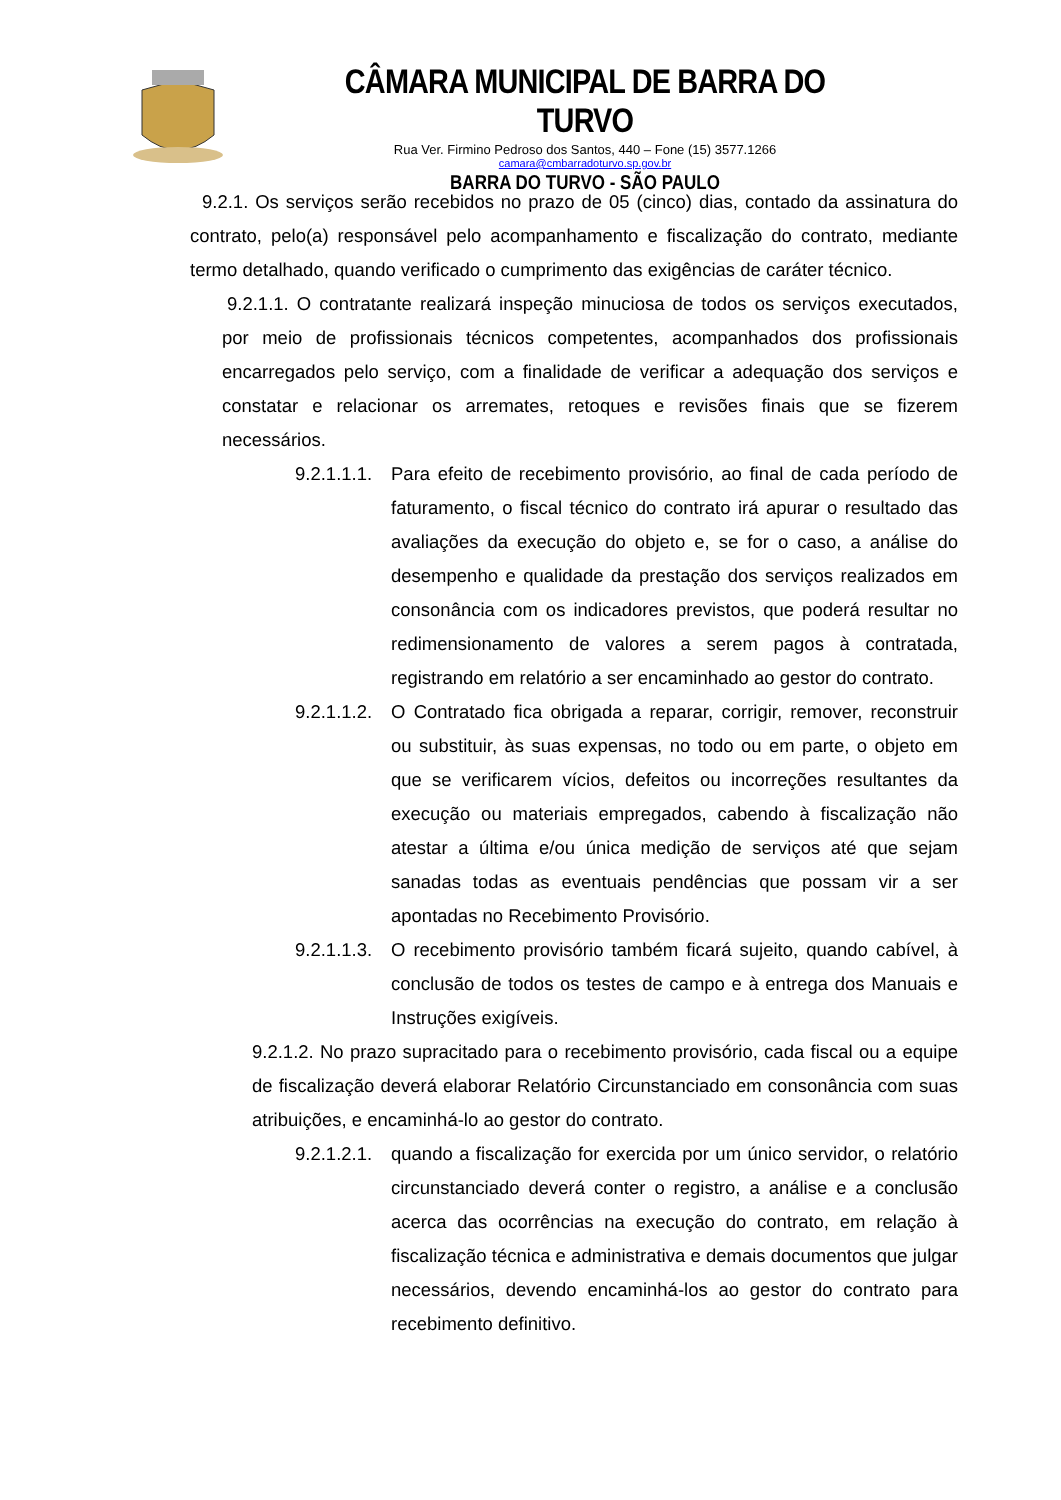CÂMARA MUNICIPAL DE BARRA DO TURVO
Rua Ver. Firmino Pedroso dos Santos, 440 – Fone (15) 3577.1266
camara@cmbarradoturvo.sp.gov.br
BARRA DO TURVO - SÃO PAULO
9.2.1. Os serviços serão recebidos no prazo de 05 (cinco) dias, contado da assinatura do contrato, pelo(a) responsável pelo acompanhamento e fiscalização do contrato, mediante termo detalhado, quando verificado o cumprimento das exigências de caráter técnico.
9.2.1.1. O contratante realizará inspeção minuciosa de todos os serviços executados, por meio de profissionais técnicos competentes, acompanhados dos profissionais encarregados pelo serviço, com a finalidade de verificar a adequação dos serviços e constatar e relacionar os arremates, retoques e revisões finais que se fizerem necessários.
9.2.1.1.1. Para efeito de recebimento provisório, ao final de cada período de faturamento, o fiscal técnico do contrato irá apurar o resultado das avaliações da execução do objeto e, se for o caso, a análise do desempenho e qualidade da prestação dos serviços realizados em consonância com os indicadores previstos, que poderá resultar no redimensionamento de valores a serem pagos à contratada, registrando em relatório a ser encaminhado ao gestor do contrato.
9.2.1.1.2. O Contratado fica obrigada a reparar, corrigir, remover, reconstruir ou substituir, às suas expensas, no todo ou em parte, o objeto em que se verificarem vícios, defeitos ou incorreções resultantes da execução ou materiais empregados, cabendo à fiscalização não atestar a última e/ou única medição de serviços até que sejam sanadas todas as eventuais pendências que possam vir a ser apontadas no Recebimento Provisório.
9.2.1.1.3. O recebimento provisório também ficará sujeito, quando cabível, à conclusão de todos os testes de campo e à entrega dos Manuais e Instruções exigíveis.
9.2.1.2. No prazo supracitado para o recebimento provisório, cada fiscal ou a equipe de fiscalização deverá elaborar Relatório Circunstanciado em consonância com suas atribuições, e encaminhá-lo ao gestor do contrato.
9.2.1.2.1. quando a fiscalização for exercida por um único servidor, o relatório circunstanciado deverá conter o registro, a análise e a conclusão acerca das ocorrências na execução do contrato, em relação à fiscalização técnica e administrativa e demais documentos que julgar necessários, devendo encaminhá-los ao gestor do contrato para recebimento definitivo.